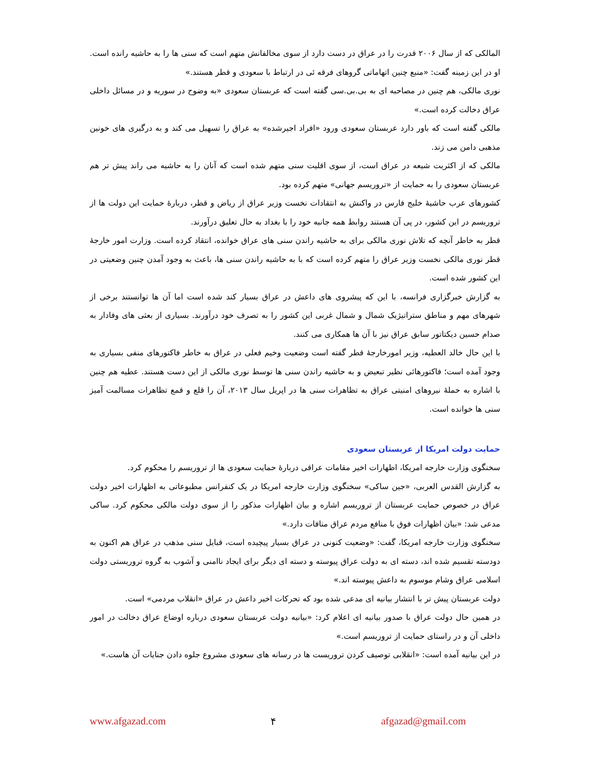المالکی که از سال ۲۰۰۶ قدرت را در عراق در دست دارد از سوی مخالفانش متهم است که سنی ها را به حاشیه رانده است. او در این زمینه گفت: «منبع چنین اتهاماتی گروهای فرقه ئی در ارتباط با سعودی و قطر هستند.»
نوری مالکی، هم چنین در مصاحبه ای به بی.بی.سی گفته است که عربستان سعودی «به وضوح در سوریه و در مسائل داخلی عراق دخالت کرده است.»
مالکی گفته است که باور دارد عربستان سعودی ورود «افراد اجیرشده» به عراق را تسهیل می کند و به درگیری های خونین مذهبی دامن می زند.
مالکی که از اکثریت شیعه در عراق است، از سوی اقلیت سنی متهم شده است که آنان را به حاشیه می راند پیش تر هم عربستان سعودی را به حمایت از «تروریسم جهانی» متهم کرده بود.
کشورهای عرب حاشیهٔ خلیج فارس در واکنش به انتقادات نخست وزیر عراق از ریاض و قطر، دربارهٔ حمایت این دولت ها از تروریسم در این کشور، در پی آن هستند روابط همه جانبه خود را با بغداد به حال تعلیق درآورند.
قطر به خاطر آنچه که تلاش نوری مالکی برای به حاشیه راندن سنی های عراق خوانده، انتقاد کرده است. وزارت امور خارجهٔ قطر نوری مالکی نخست وزیر عراق را متهم کرده است که با به حاشیه راندن سنی ها، باعث به وجود آمدن چنین وضعیتی در این کشور شده است.
به گزارش خبرگزاری فرانسه، با این که پیشروی های داعش در عراق بسیار کند شده است اما آن ها توانستند برخی از شهرهای مهم و مناطق ستراتیژیک شمال و شمال غربی این کشور را به تصرف خود درآورند. بسیاری از بعثی های وفادار به صدام حسین دیکتاتور سابق عراق نیز با آن ها همکاری می کنند.
با این حال خالد العطیه، وزیر امورخارجهٔ قطر گفته است وضعیت وخیم فعلی در عراق به خاطر فاکتورهای منفی بسیاری به وجود آمده است؛ فاکتورهائی نظیر تبعیض و به حاشیه راندن سنی ها توسط نوری مالکی از این دست هستند. عطیه هم چنین با اشاره به حملهٔ نیروهای امنیتی عراق به تظاهرات سنی ها در اپریل سال ۲۰۱۳، آن را قلع و قمع تظاهرات مسالمت آمیز سنی ها خوانده است.
حمایت دولت امریکا از عربستان سعودی
سخنگوی وزارت خارجه امریکا، اظهارات اخیر مقامات عراقی دربارهٔ حمایت سعودی ها از تروریسم را محکوم کرد.
به گزارش القدس العربی، «جین ساکی» سخنگوی وزارت خارجه امریکا در یک کنفرانس مطبوعاتی به اظهارات اخیر دولت عراق در خصوص حمایت عربستان از تروریسم اشاره و بیان اظهارات مذکور را از سوی دولت مالکی محکوم کرد. ساکی مدعی شد: «بیان اظهارات فوق با منافع مردم عراق منافات دارد.»
سخنگوی وزارت خارجه امریکا، گفت: «وضعیت کنونی در عراق بسیار پیچیده است، قبایل سنی مذهب در عراق هم اکنون به دودسته تقسیم شده اند، دسته ای به دولت عراق پیوسته و دسته ای دیگر برای ایجاد ناامنی و آشوب به گروه تروریستی دولت اسلامی عراق وشام موسوم به داعش پیوسته اند.»
دولت عربستان پیش تر با انتشار بیانیه ای مدعی شده بود که تحرکات اخیر داعش در عراق «انقلاب مردمی» است.
در همین حال دولت عراق با صدور بیانیه ای اعلام کرد: «بیانیه دولت عربستان سعودی درباره اوضاع عراق دخالت در امور داخلی آن و در راستای حمایت از تروریسم است.»
در این بیانیه آمده است: «انقلابی توصیف کردن تروریست ها در رسانه های سعودی مشروع جلوه دادن جنایات آن هاست.»
www.afgazad.com ۴ afgazad@gmail.com